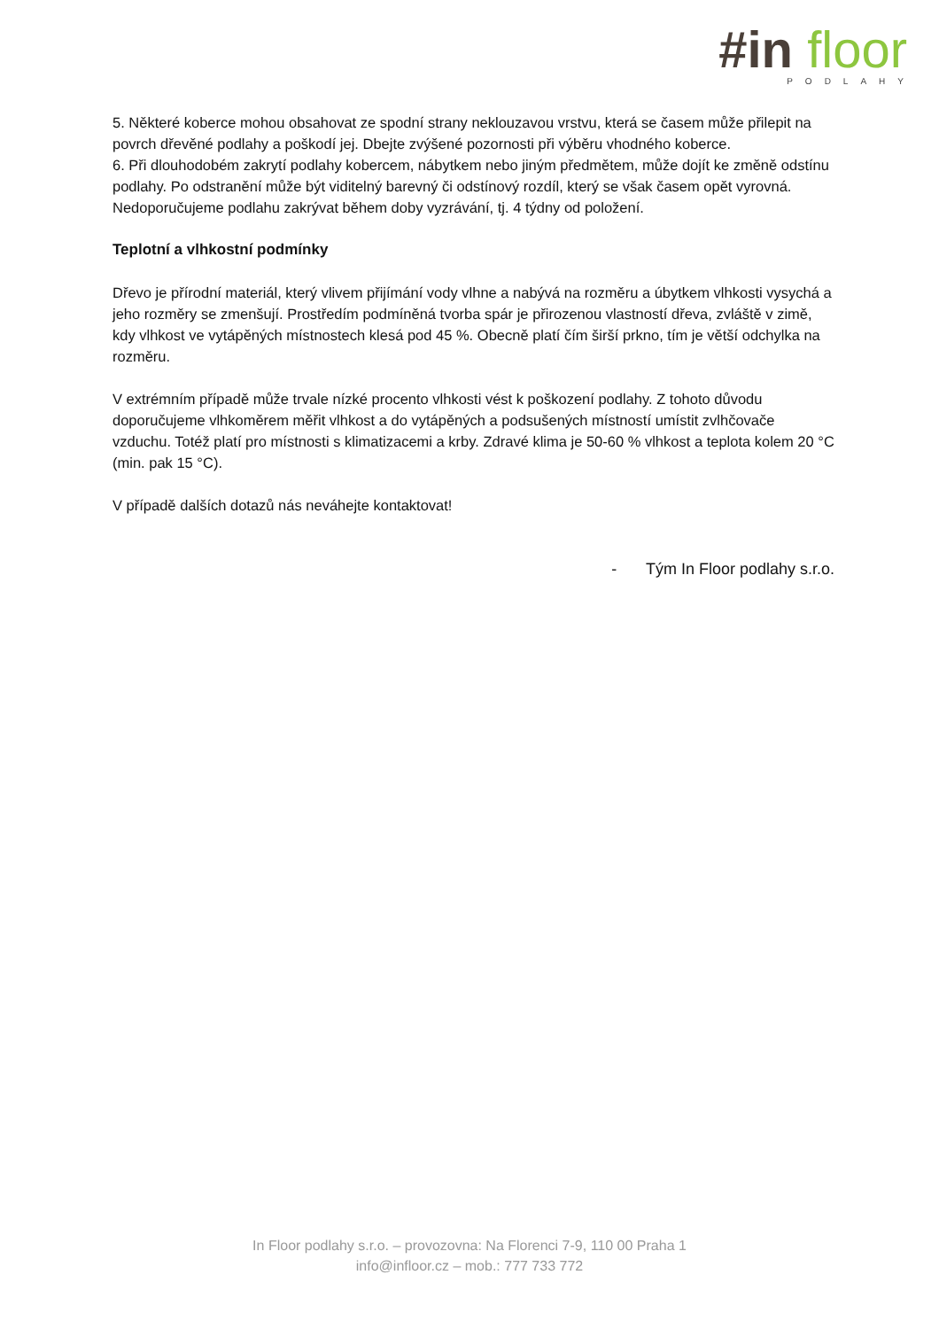#in floor
PODLAHY
5. Některé koberce mohou obsahovat ze spodní strany neklouzavou vrstvu, která se časem může přilepit na povrch dřevěné podlahy a poškodí jej. Dbejte zvýšené pozornosti při výběru vhodného koberce.
6. Při dlouhodobém zakrytí podlahy kobercem, nábytkem nebo jiným předmětem, může dojít ke změně odstínu podlahy. Po odstranění může být viditelný barevný či odstínový rozdíl, který se však časem opět vyrovná. Nedoporučujeme podlahu zakrývat během doby vyzrávání, tj. 4 týdny od položení.
Teplotní a vlhkostní podmínky
Dřevo je přírodní materiál, který vlivem přijímání vody vlhne a nabývá na rozměru a úbytkem vlhkosti vysychá a jeho rozměry se zmenšují. Prostředím podmíněná tvorba spár je přirozenou vlastností dřeva, zvláště v zimě, kdy vlhkost ve vytápěných místnostech klesá pod 45 %. Obecně platí čím širší prkno, tím je větší odchylka na rozměru.
V extrémním případě může trvale nízké procento vlhkosti vést k poškození podlahy. Z tohoto důvodu doporučujeme vlhkoměrem měřit vlhkost a do vytápěných a podsušených místností umístit zvlhčovače vzduchu. Totéž platí pro místnosti s klimatizacemi a krby. Zdravé klima je 50-60 % vlhkost a teplota kolem 20 °C (min. pak 15 °C).
V případě dalších dotazů nás neváhejte kontaktovat!
- Tým In Floor podlahy s.r.o.
In Floor podlahy s.r.o. – provozovna: Na Florenci 7-9, 110 00 Praha 1
info@infloor.cz – mob.: 777 733 772